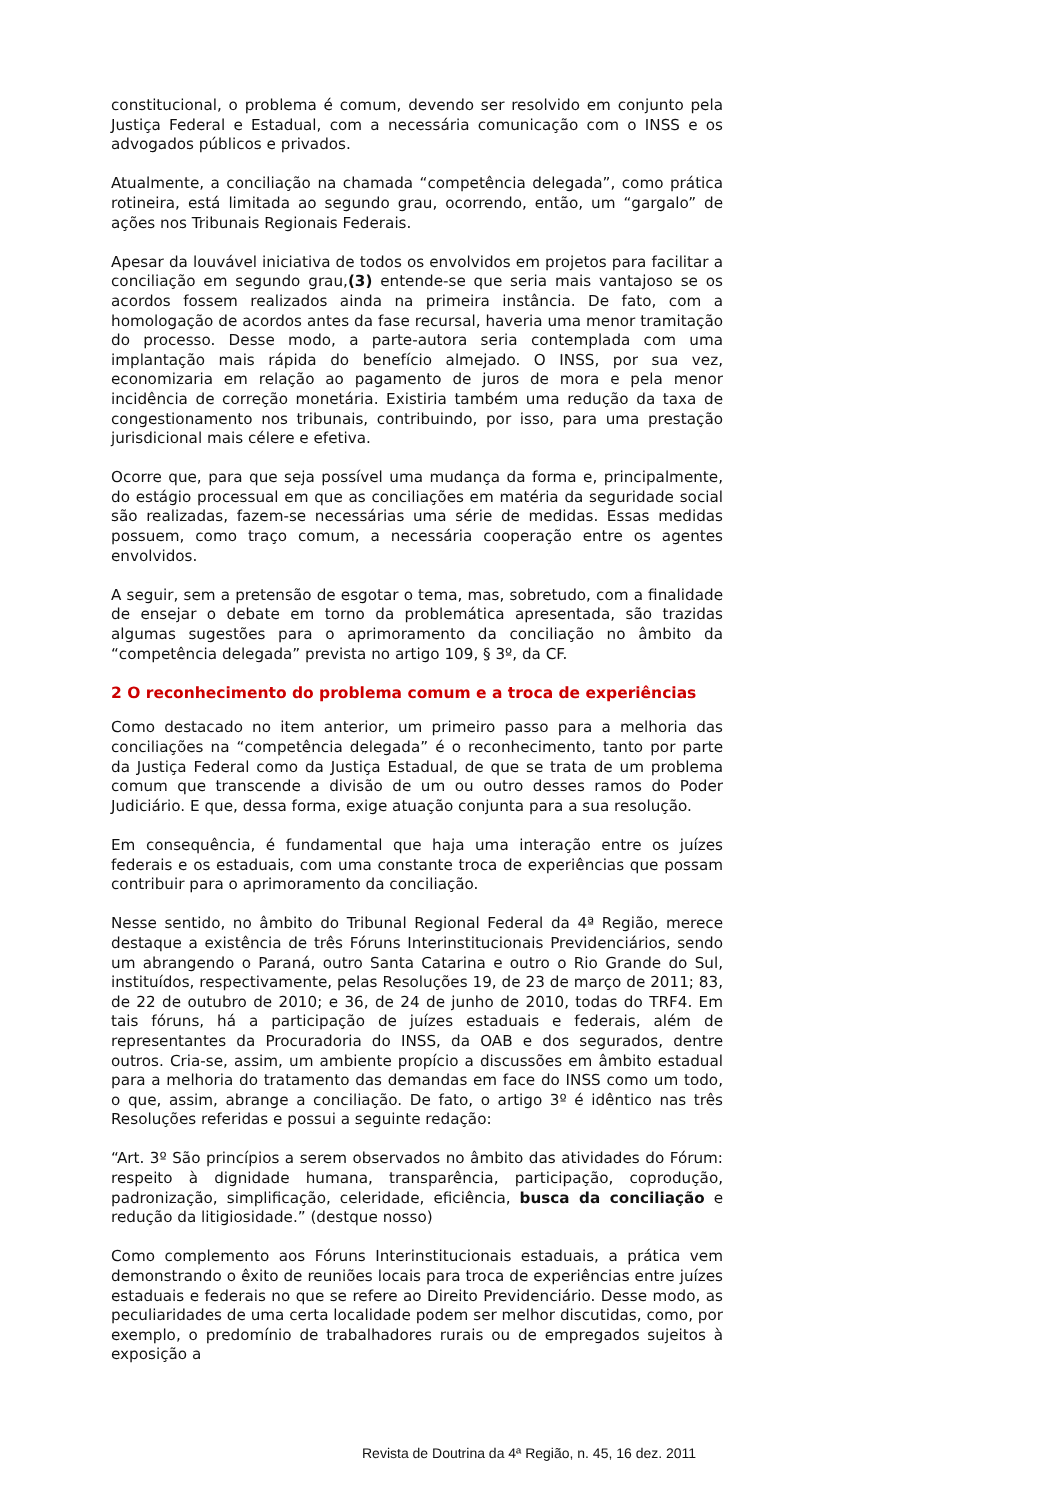constitucional, o problema é comum, devendo ser resolvido em conjunto pela Justiça Federal e Estadual, com a necessária comunicação com o INSS e os advogados públicos e privados.
Atualmente, a conciliação na chamada “competência delegada”, como prática rotineira, está limitada ao segundo grau, ocorrendo, então, um “gargalo” de ações nos Tribunais Regionais Federais.
Apesar da louvável iniciativa de todos os envolvidos em projetos para facilitar a conciliação em segundo grau,(3) entende-se que seria mais vantajoso se os acordos fossem realizados ainda na primeira instância. De fato, com a homologação de acordos antes da fase recursal, haveria uma menor tramitação do processo. Desse modo, a parte-autora seria contemplada com uma implantação mais rápida do benefício almejado. O INSS, por sua vez, economizaria em relação ao pagamento de juros de mora e pela menor incidência de correção monetária. Existiria também uma redução da taxa de congestionamento nos tribunais, contribuindo, por isso, para uma prestação jurisdicional mais célere e efetiva.
Ocorre que, para que seja possível uma mudança da forma e, principalmente, do estágio processual em que as conciliações em matéria da seguridade social são realizadas, fazem-se necessárias uma série de medidas. Essas medidas possuem, como traço comum, a necessária cooperação entre os agentes envolvidos.
A seguir, sem a pretensão de esgotar o tema, mas, sobretudo, com a finalidade de ensejar o debate em torno da problemática apresentada, são trazidas algumas sugestões para o aprimoramento da conciliação no âmbito da “competência delegada” prevista no artigo 109, § 3º, da CF.
2 O reconhecimento do problema comum e a troca de experiências
Como destacado no item anterior, um primeiro passo para a melhoria das conciliações na “competência delegada” é o reconhecimento, tanto por parte da Justiça Federal como da Justiça Estadual, de que se trata de um problema comum que transcende a divisão de um ou outro desses ramos do Poder Judiciário. E que, dessa forma, exige atuação conjunta para a sua resolução.
Em consequência, é fundamental que haja uma interação entre os juízes federais e os estaduais, com uma constante troca de experiências que possam contribuir para o aprimoramento da conciliação.
Nesse sentido, no âmbito do Tribunal Regional Federal da 4ª Região, merece destaque a existência de três Fóruns Interinstitucionais Previdenciários, sendo um abrangendo o Paraná, outro Santa Catarina e outro o Rio Grande do Sul, instituídos, respectivamente, pelas Resoluções 19, de 23 de março de 2011; 83, de 22 de outubro de 2010; e 36, de 24 de junho de 2010, todas do TRF4. Em tais fóruns, há a participação de juízes estaduais e federais, além de representantes da Procuradoria do INSS, da OAB e dos segurados, dentre outros. Cria-se, assim, um ambiente propício a discussões em âmbito estadual para a melhoria do tratamento das demandas em face do INSS como um todo, o que, assim, abrange a conciliação. De fato, o artigo 3º é idêntico nas três Resoluções referidas e possui a seguinte redação:
“Art. 3º São princípios a serem observados no âmbito das atividades do Fórum: respeito à dignidade humana, transparência, participação, coprodução, padronização, simplificação, celeridade, eficiência, busca da conciliação e redução da litigiosidade.” (destque nosso)
Como complemento aos Fóruns Interinstitucionais estaduais, a prática vem demonstrando o êxito de reuniões locais para troca de experiências entre juízes estaduais e federais no que se refere ao Direito Previdenciário. Desse modo, as peculiaridades de uma certa localidade podem ser melhor discutidas, como, por exemplo, o predomínio de trabalhadores rurais ou de empregados sujeitos à exposição a
Revista de Doutrina da 4ª Região, n. 45, 16 dez. 2011